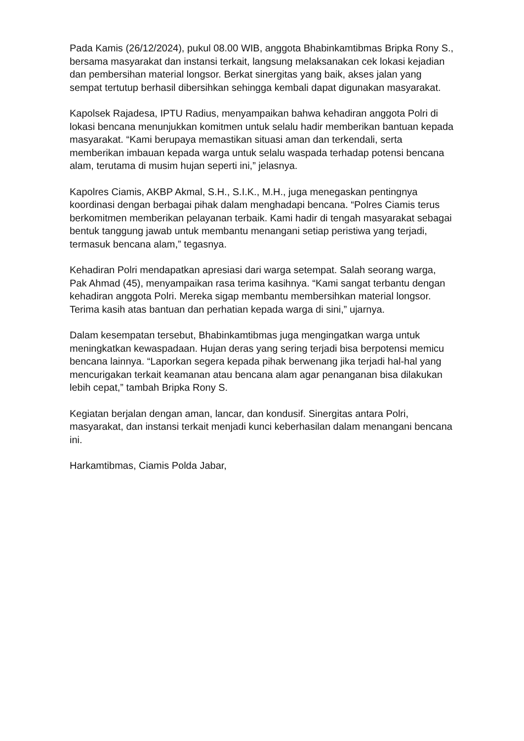Pada Kamis (26/12/2024), pukul 08.00 WIB, anggota Bhabinkamtibmas Bripka Rony S., bersama masyarakat dan instansi terkait, langsung melaksanakan cek lokasi kejadian dan pembersihan material longsor. Berkat sinergitas yang baik, akses jalan yang sempat tertutup berhasil dibersihkan sehingga kembali dapat digunakan masyarakat.
Kapolsek Rajadesa, IPTU Radius, menyampaikan bahwa kehadiran anggota Polri di lokasi bencana menunjukkan komitmen untuk selalu hadir memberikan bantuan kepada masyarakat. “Kami berupaya memastikan situasi aman dan terkendali, serta memberikan imbauan kepada warga untuk selalu waspada terhadap potensi bencana alam, terutama di musim hujan seperti ini,” jelasnya.
Kapolres Ciamis, AKBP Akmal, S.H., S.I.K., M.H., juga menegaskan pentingnya koordinasi dengan berbagai pihak dalam menghadapi bencana. “Polres Ciamis terus berkomitmen memberikan pelayanan terbaik. Kami hadir di tengah masyarakat sebagai bentuk tanggung jawab untuk membantu menangani setiap peristiwa yang terjadi, termasuk bencana alam,” tegasnya.
Kehadiran Polri mendapatkan apresiasi dari warga setempat. Salah seorang warga, Pak Ahmad (45), menyampaikan rasa terima kasihnya. “Kami sangat terbantu dengan kehadiran anggota Polri. Mereka sigap membantu membersihkan material longsor. Terima kasih atas bantuan dan perhatian kepada warga di sini,” ujarnya.
Dalam kesempatan tersebut, Bhabinkamtibmas juga mengingatkan warga untuk meningkatkan kewaspadaan. Hujan deras yang sering terjadi bisa berpotensi memicu bencana lainnya. “Laporkan segera kepada pihak berwenang jika terjadi hal-hal yang mencurigakan terkait keamanan atau bencana alam agar penanganan bisa dilakukan lebih cepat,” tambah Bripka Rony S.
Kegiatan berjalan dengan aman, lancar, dan kondusif. Sinergitas antara Polri, masyarakat, dan instansi terkait menjadi kunci keberhasilan dalam menangani bencana ini.
Harkamtibmas, Ciamis Polda Jabar,